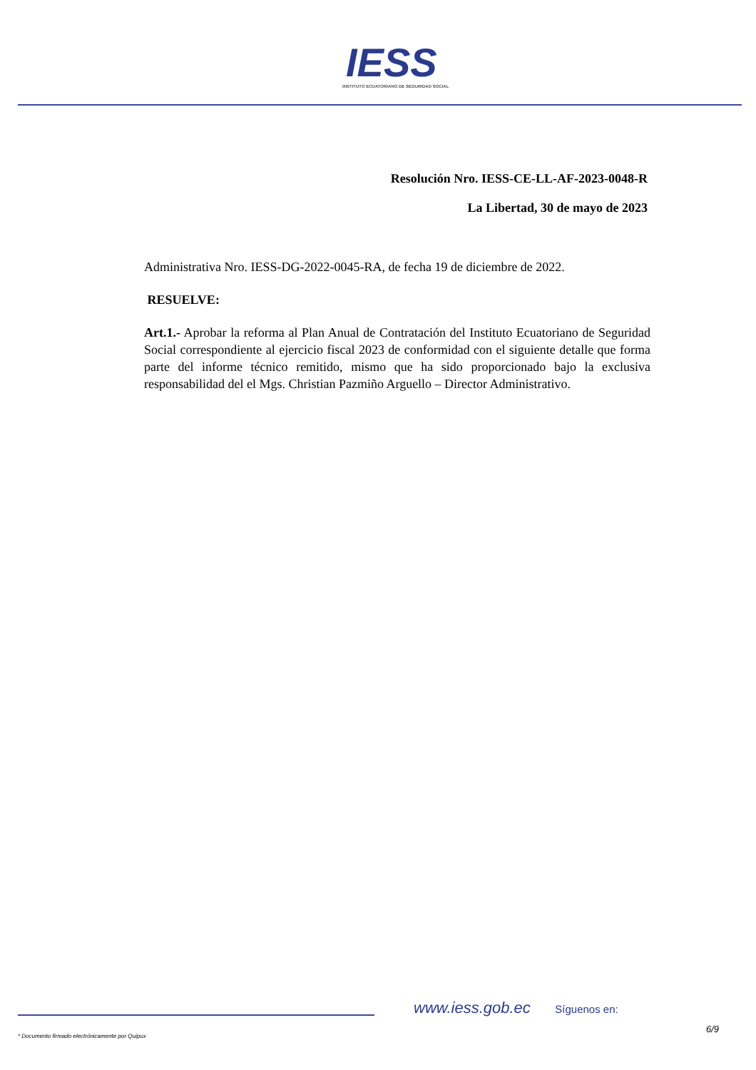IESS INSTITUTO ECUATORIANO DE SEGURIDAD SOCIAL
Resolución Nro. IESS-CE-LL-AF-2023-0048-R
La Libertad, 30 de mayo de 2023
Administrativa Nro. IESS-DG-2022-0045-RA, de fecha 19 de diciembre de 2022.
RESUELVE:
Art.1.- Aprobar la reforma al Plan Anual de Contratación del Instituto Ecuatoriano de Seguridad Social correspondiente al ejercicio fiscal 2023 de conformidad con el siguiente detalle que forma parte del informe técnico remitido, mismo que ha sido proporcionado bajo la exclusiva responsabilidad del el Mgs. Christian Pazmiño Arguello – Director Administrativo.
www.iess.gob.ec Síguenos en:
6/9
* Documento firmado electrónicamente por Quipux